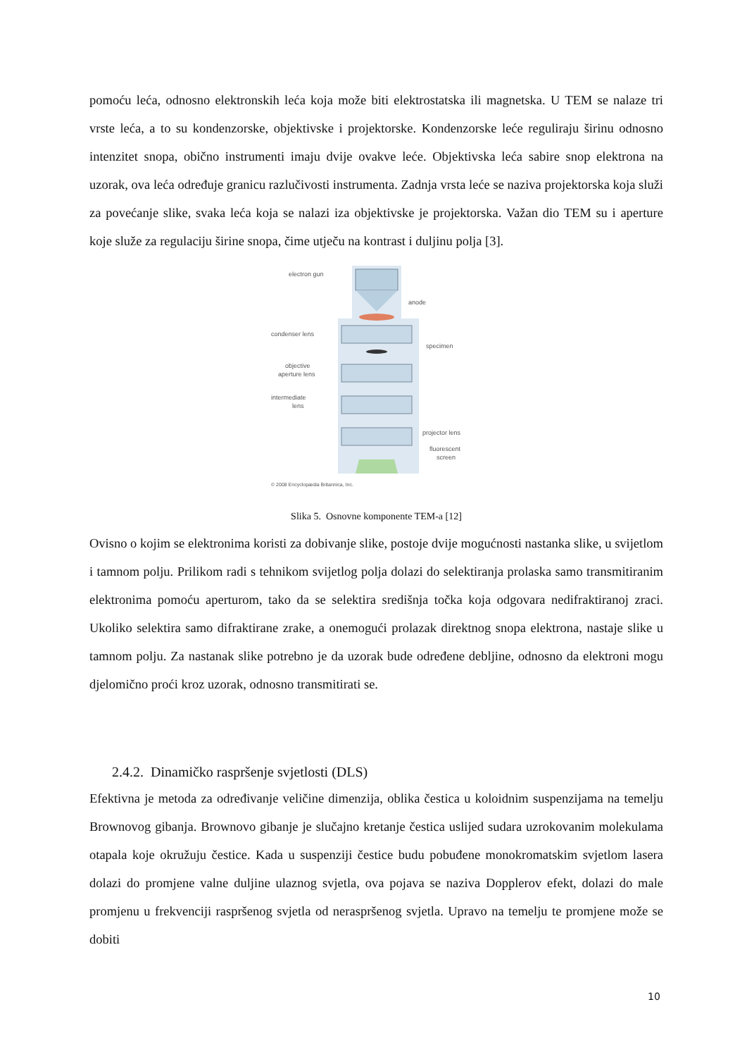pomoću leća, odnosno elektronskih leća koja može biti elektrostatska ili magnetska. U TEM se nalaze tri vrste leća, a to su kondenzorske, objektivske i projektorske. Kondenzorske leće reguliraju širinu odnosno intenzitet snopa, obično instrumenti imaju dvije ovakve leće. Objektivska leća sabire snop elektrona na uzorak, ova leća određuje granicu razlučivosti instrumenta. Zadnja vrsta leće se naziva projektorska koja služi za povećanje slike, svaka leća koja se nalazi iza objektivske je projektorska. Važan dio TEM su i aperture koje služe za regulaciju širine snopa, čime utječu na kontrast i duljinu polja [3].
electron gun
anode
condenser lens
specimen
objective
aperture lens
intermediate
lens
projector lens
fluorescent
screen
© 2008 Encyclopædia Britannica, Inc.
Slika 5. Osnovne komponente TEM-a [12]
Ovisno o kojim se elektronima koristi za dobivanje slike, postoje dvije mogućnosti nastanka slike, u svijetlom i tamnom polju. Prilikom radi s tehnikom svijetlog polja dolazi do selektiranja prolaska samo transmitiranim elektronima pomoću aperturom, tako da se selektira središnja točka koja odgovara nedifraktiranoj zraci. Ukoliko selektira samo difraktirane zrake, a onemogući prolazak direktnog snopa elektrona, nastaje slike u tamnom polju. Za nastanak slike potrebno je da uzorak bude određene debljine, odnosno da elektroni mogu djelomično proći kroz uzorak, odnosno transmitirati se.
2.4.2. Dinamičko raspršenje svjetlosti (DLS)
Efektivna je metoda za određivanje veličine dimenzija, oblika čestica u koloidnim suspenzijama na temelju Brownovog gibanja. Brownovo gibanje je slučajno kretanje čestica uslijed sudara uzrokovanim molekulama otapala koje okružuju čestice. Kada u suspenziji čestice budu pobuđene monokromatskim svjetlom lasera dolazi do promjene valne duljine ulaznog svjetla, ova pojava se naziva Dopplerov efekt, dolazi do male promjenu u frekvenciji raspršenog svjetla od neraspršenog svjetla. Upravo na temelju te promjene može se dobiti
10